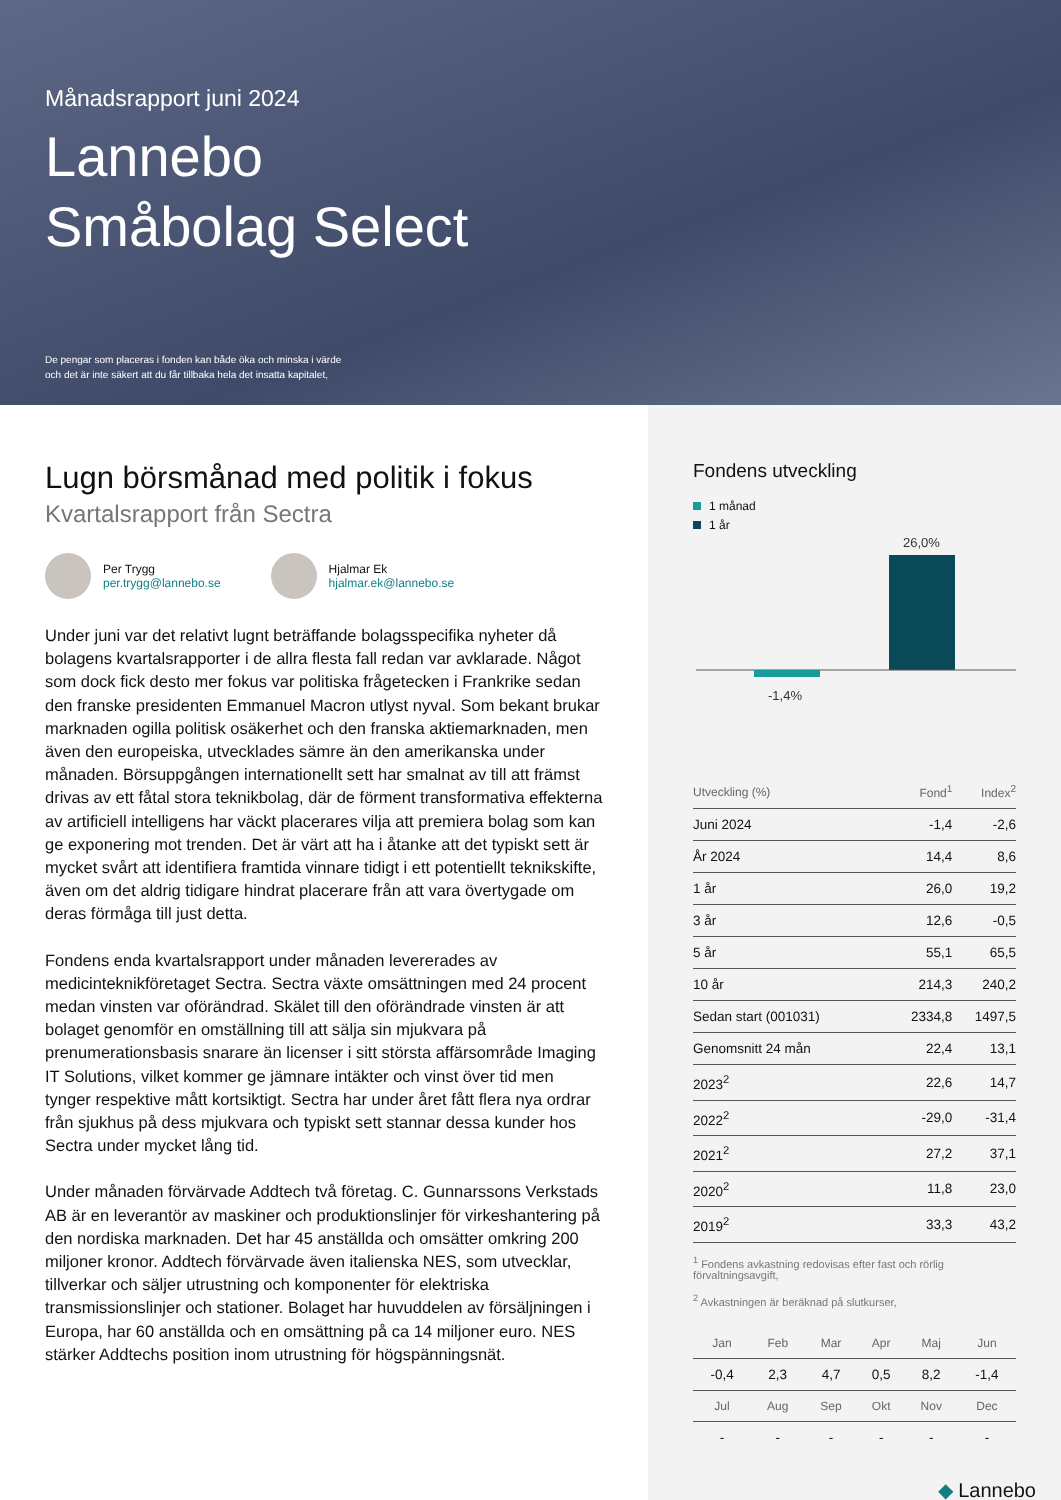Månadsrapport juni 2024
Lannebo
Småbolag Select
De pengar som placeras i fonden kan både öka och minska i värde
och det är inte säkert att du får tillbaka hela det insatta kapitalet,
Lugn börsmånad med politik i fokus
Kvartalsrapport från Sectra
Per Trygg
per.trygg@lannebo.se
Hjalmar Ek
hjalmar.ek@lannebo.se
Under juni var det relativt lugnt beträffande bolagsspecifika nyheter då bolagens kvartalsrapporter i de allra flesta fall redan var avklarade. Något som dock fick desto mer fokus var politiska frågetecken i Frankrike sedan den franske presidenten Emmanuel Macron utlyst nyval. Som bekant brukar marknaden ogilla politisk osäkerhet och den franska aktiemarknaden, men även den europeiska, utvecklades sämre än den amerikanska under månaden. Börsuppgången internationellt sett har smalnat av till att främst drivas av ett fåtal stora teknikbolag, där de förment transformativa effekterna av artificiell intelligens har väckt placerares vilja att premiera bolag som kan ge exponering mot trenden. Det är värt att ha i åtanke att det typiskt sett är mycket svårt att identifiera framtida vinnare tidigt i ett potentiellt teknikskifte, även om det aldrig tidigare hindrat placerare från att vara övertygade om deras förmåga till just detta.
Fondens enda kvartalsrapport under månaden levererades av medicinteknikföretaget Sectra. Sectra växte omsättningen med 24 procent medan vinsten var oförändrad. Skälet till den oförändrade vinsten är att bolaget genomför en omställning till att sälja sin mjukvara på prenumerationsbasis snarare än licenser i sitt största affärsområde Imaging IT Solutions, vilket kommer ge jämnare intäkter och vinst över tid men tynger respektive mått kortsiktigt. Sectra har under året fått flera nya ordrar från sjukhus på dess mjukvara och typiskt sett stannar dessa kunder hos Sectra under mycket lång tid.
Under månaden förvärvade Addtech två företag. C. Gunnarssons Verkstads AB är en leverantör av maskiner och produktionslinjer för virkeshantering på den nordiska marknaden. Det har 45 anställda och omsätter omkring 200 miljoner kronor. Addtech förvärvade även italienska NES, som utvecklar, tillverkar och säljer utrustning och komponenter för elektriska transmissionslinjer och stationer. Bolaget har huvuddelen av försäljningen i Europa, har 60 anställda och en omsättning på ca 14 miljoner euro. NES stärker Addtechs position inom utrustning för högspänningsnät.
Fondens utveckling
1 månad
1 år
26,0%
-1,4%
| Utveckling (%) | Fond<sup>1</sup> | Index<sup>2</sup> |
| --- | --- | --- |
| Juni 2024 | -1,4 | -2,6 |
| År 2024 | 14,4 | 8,6 |
| 1 år | 26,0 | 19,2 |
| 3 år | 12,6 | -0,5 |
| 5 år | 55,1 | 65,5 |
| 10 år | 214,3 | 240,2 |
| Sedan start (001031) | 2334,8 | 1497,5 |
| Genomsnitt 24 mån | 22,4 | 13,1 |
| 2023<sup>2</sup> | 22,6 | 14,7 |
| 2022<sup>2</sup> | -29,0 | -31,4 |
| 2021<sup>2</sup> | 27,2 | 37,1 |
| 2020<sup>2</sup> | 11,8 | 23,0 |
| 2019<sup>2</sup> | 33,3 | 43,2 |
<sup>1</sup> Fondens avkastning redovisas efter fast och rörlig förvaltningsavgift,
<sup>2</sup> Avkastningen är beräknad på slutkurser,
| Jan | Feb | Mar | Apr | Maj | Jun |
| --- | --- | --- | --- | --- | --- |
| -0,4 | 2,3 | 4,7 | 0,5 | 8,2 | -1,4 |
| Jul | Aug | Sep | Okt | Nov | Dec |
| - | - | - | - | - | - |
◆ Lannebo